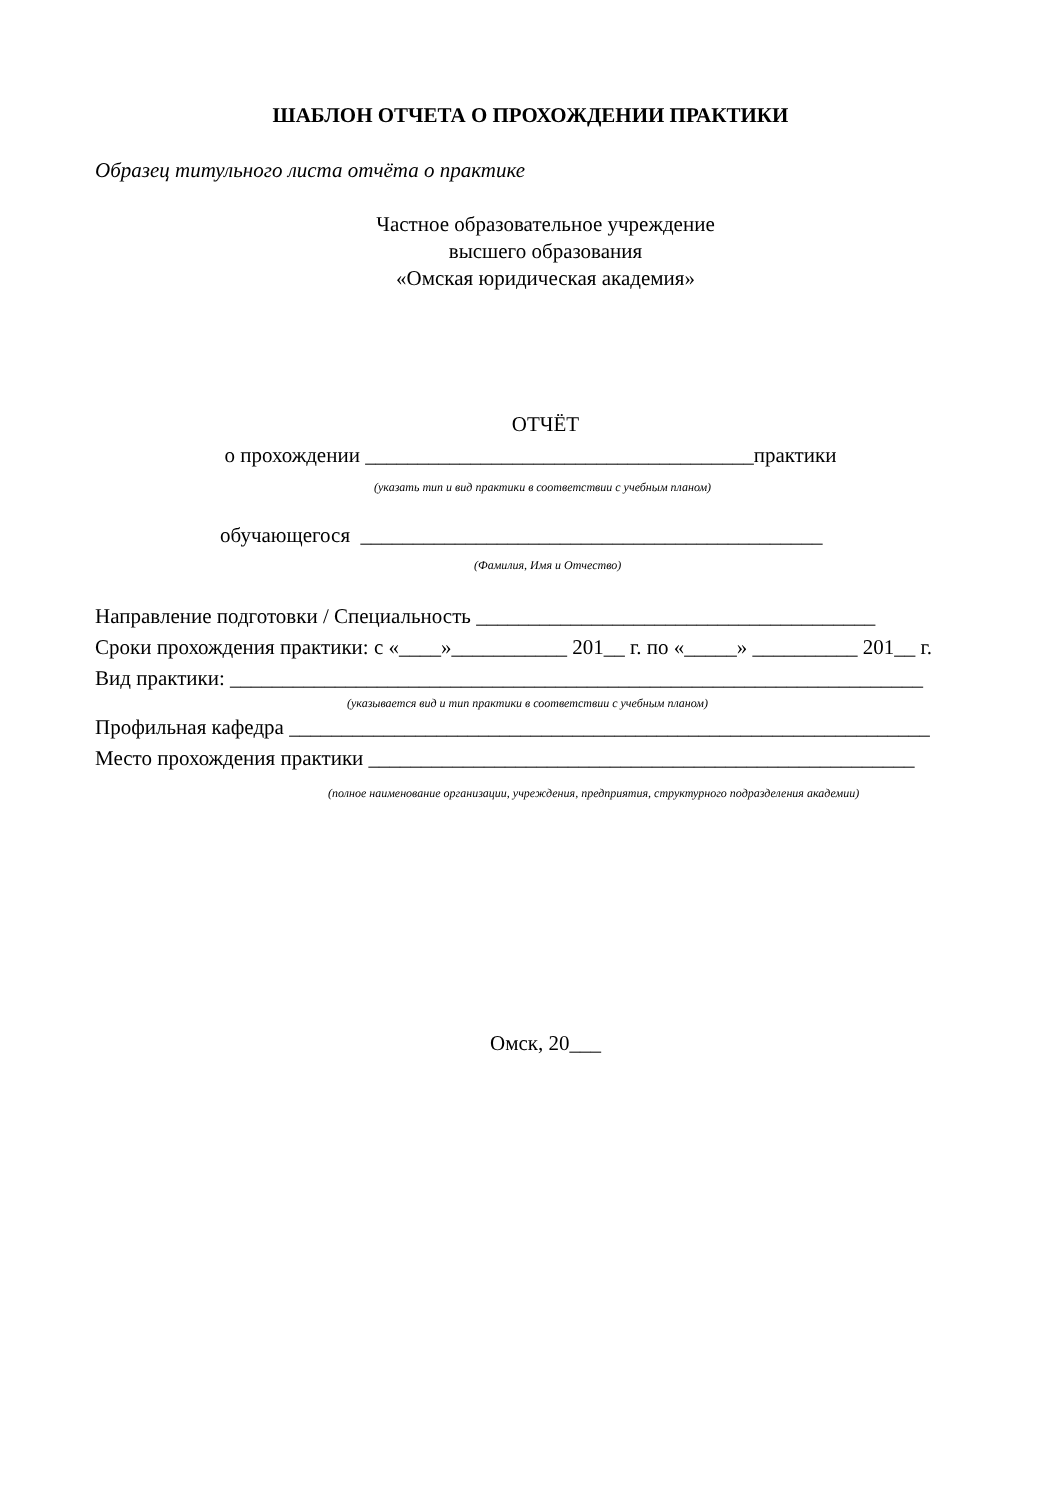ШАБЛОН ОТЧЕТА О ПРОХОЖДЕНИИ ПРАКТИКИ
Образец титульного листа отчёта о практике
Частное образовательное учреждение
высшего образования
«Омская юридическая академия»
ОТЧЁТ
о прохождении _____________________________________практики
(указать тип и вид практики в соответствии с учебным планом)
обучающегося ____________________________________________
(Фамилия, Имя и Отчество)
Направление подготовки / Специальность ______________________________________
Сроки прохождения практики: с «____»___________ 201__ г. по «_____» __________ 201__ г.
Вид практики: __________________________________________________________________
(указывается вид и тип практики в соответствии с учебным планом)
Профильная кафедра _____________________________________________________________
Место прохождения практики ____________________________________________________
(полное наименование организации, учреждения, предприятия, структурного подразделения академии)
Омск, 20___